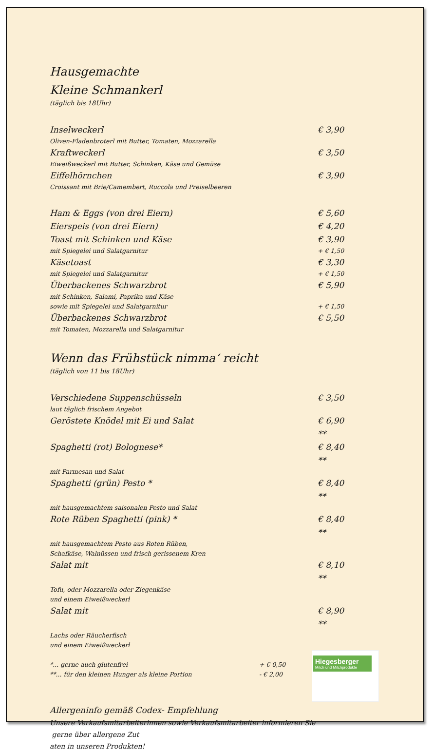Hausgemachte
Kleine Schmankerl
(täglich bis 18Uhr)
Inselweckerl € 3,90
Oliven-Fladenbroterl mit Butter, Tomaten, Mozzarella
Kraftweckerl € 3,50
Eiweißweckerl mit Butter, Schinken, Käse und Gemüse
Eiffelhörnchen € 3,90
Croissant mit Brie/Camembert, Ruccola und Preiselbeeren
Ham & Eggs (von drei Eiern) € 5,60
Eierspeis (von drei Eiern) € 4,20
Toast mit Schinken und Käse € 3,90
mit Spiegelei und Salatgarnitur + € 1,50
Käsetoast € 3,30
mit Spiegelei und Salatgarnitur + € 1,50
Überbackenes Schwarzbrot € 5,90
mit Schinken, Salami, Paprika und Käse
sowie mit Spiegelei und Salatgarnitur + € 1,50
Überbackenes Schwarzbrot € 5,50
mit Tomaten, Mozzarella und Salatgarnitur
Wenn das Frühstück nimma‘ reicht
(täglich von 11 bis 18Uhr)
Verschiedene Suppenschüsseln € 3,50
laut täglich frischem Angebot
Geröstete Knödel mit Ei und Salat € 6,90 **
Spaghetti (rot) Bolognese* € 8,40 **
mit Parmesan und Salat
Spaghetti (grün) Pesto * € 8,40 **
mit hausgemachtem saisonalen Pesto und Salat
Rote Rüben Spaghetti (pink) * € 8,40 **
mit hausgemachtem Pesto aus Roten Rüben,
Schafkäse, Walnüssen und frisch gerissenem Kren
Salat mit € 8,10 **
Tofu, oder Mozzarella oder Ziegenkäse
und einem Eiweißweckerl
Salat mit € 8,90 **
Lachs oder Räucherfisch
und einem Eiweißweckerl
Hiegesberger
Milch und Milchprodukte
*... gerne auch glutenfrei + € 0,50
**... für den kleinen Hunger als kleine Portion - € 2,00
Allergeninfo gemäß Codex- Empfehlung
Unsere Verkaufsmitarbeiterinnen sowie Verkaufsmitarbeiter informieren Sie
gerne über allergene Zut
aten in unseren Produkten!